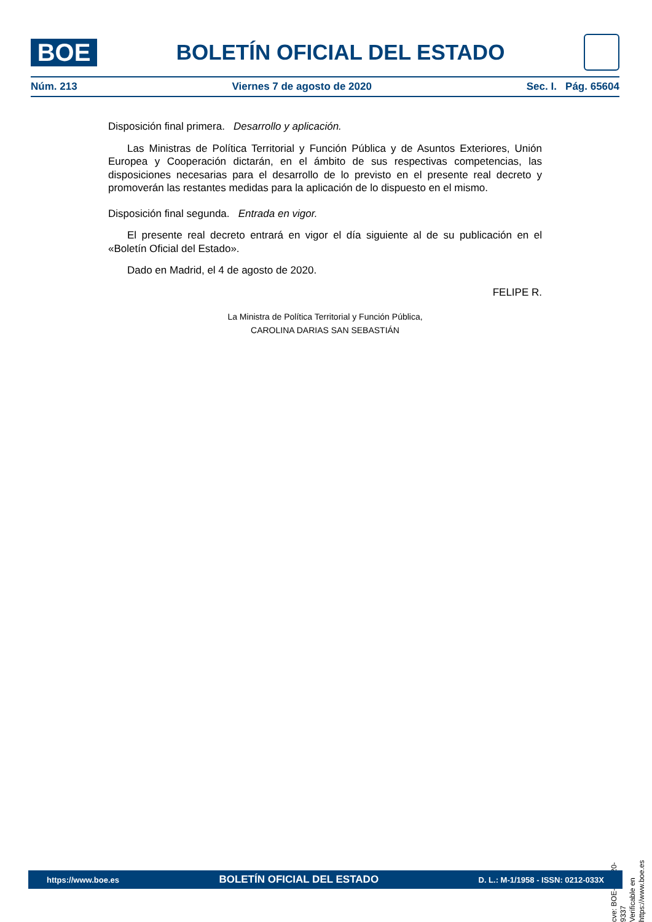BOE
BOLETÍN OFICIAL DEL ESTADO
Núm. 213 Viernes 7 de agosto de 2020 Sec. I. Pág. 65604
Disposición final primera. Desarrollo y aplicación.
Las Ministras de Política Territorial y Función Pública y de Asuntos Exteriores, Unión Europea y Cooperación dictarán, en el ámbito de sus respectivas competencias, las disposiciones necesarias para el desarrollo de lo previsto en el presente real decreto y promoverán las restantes medidas para la aplicación de lo dispuesto en el mismo.
Disposición final segunda. Entrada en vigor.
El presente real decreto entrará en vigor el día siguiente al de su publicación en el «Boletín Oficial del Estado».
Dado en Madrid, el 4 de agosto de 2020.
FELIPE R.
La Ministra de Política Territorial y Función Pública,
CAROLINA DARIAS SAN SEBASTIÁN
cve: BOE-A-2020-9337
Verificable en https://www.boe.es
https://www.boe.es BOLETÍN OFICIAL DEL ESTADO D. L.: M-1/1958 - ISSN: 0212-033X